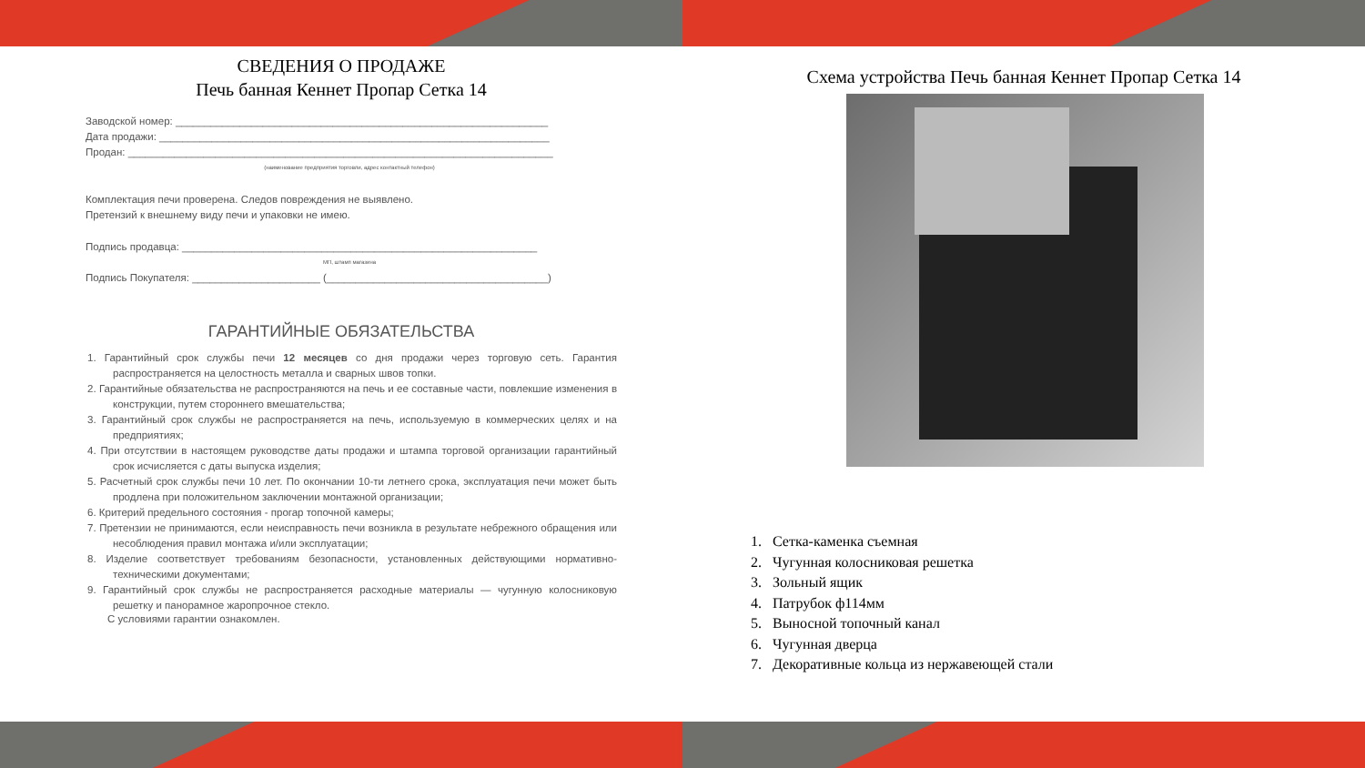СВЕДЕНИЯ О ПРОДАЖЕ
Печь банная Кеннет Пропар Сетка 14
Заводской номер: ________________________________________________________________
Дата продажи: ___________________________________________________________________
Продан: _________________________________________________________________________
(наименование предприятия торговли, адрес контактный телефон)
Комплектация печи проверена. Следов повреждения не выявлено.
Претензий к внешнему виду печи и упаковки не имею.
Подпись продавца: _____________________________________________________________
МП, штамп магазина
Подпись Покупателя: ______________________ (______________________________________)
ГАРАНТИЙНЫЕ ОБЯЗАТЕЛЬСТВА
1. Гарантийный срок службы печи 12 месяцев со дня продажи через торговую сеть. Гарантия распространяется на целостность металла и сварных швов топки.
2. Гарантийные обязательства не распространяются на печь и ее составные части, повлекшие изменения в конструкции, путем стороннего вмешательства;
3. Гарантийный срок службы не распространяется на печь, используемую в коммерческих целях и на предприятиях;
4. При отсутствии в настоящем руководстве даты продажи и штампа торговой организации гарантийный срок исчисляется с даты выпуска изделия;
5. Расчетный срок службы печи 10 лет. По окончании 10-ти летнего срока, эксплуатация печи может быть продлена при положительном заключении монтажной организации;
6. Критерий предельного состояния - прогар топочной камеры;
7. Претензии не принимаются, если неисправность печи возникла в результате небрежного обращения или несоблюдения правил монтажа и/или эксплуатации;
8. Изделие соответствует требованиям безопасности, установленных действующими нормативно-техническими документами;
9. Гарантийный срок службы не распространяется расходные материалы — чугунную колосниковую решетку и панорамное жаропрочное стекло.
С условиями гарантии ознакомлен.
Схема устройства Печь банная Кеннет Пропар Сетка 14
1. Сетка-каменка съемная
2. Чугунная колосниковая решетка
3. Зольный ящик
4. Патрубок ф114мм
5. Выносной топочный канал
6. Чугунная дверца
7. Декоративные кольца из нержавеющей стали